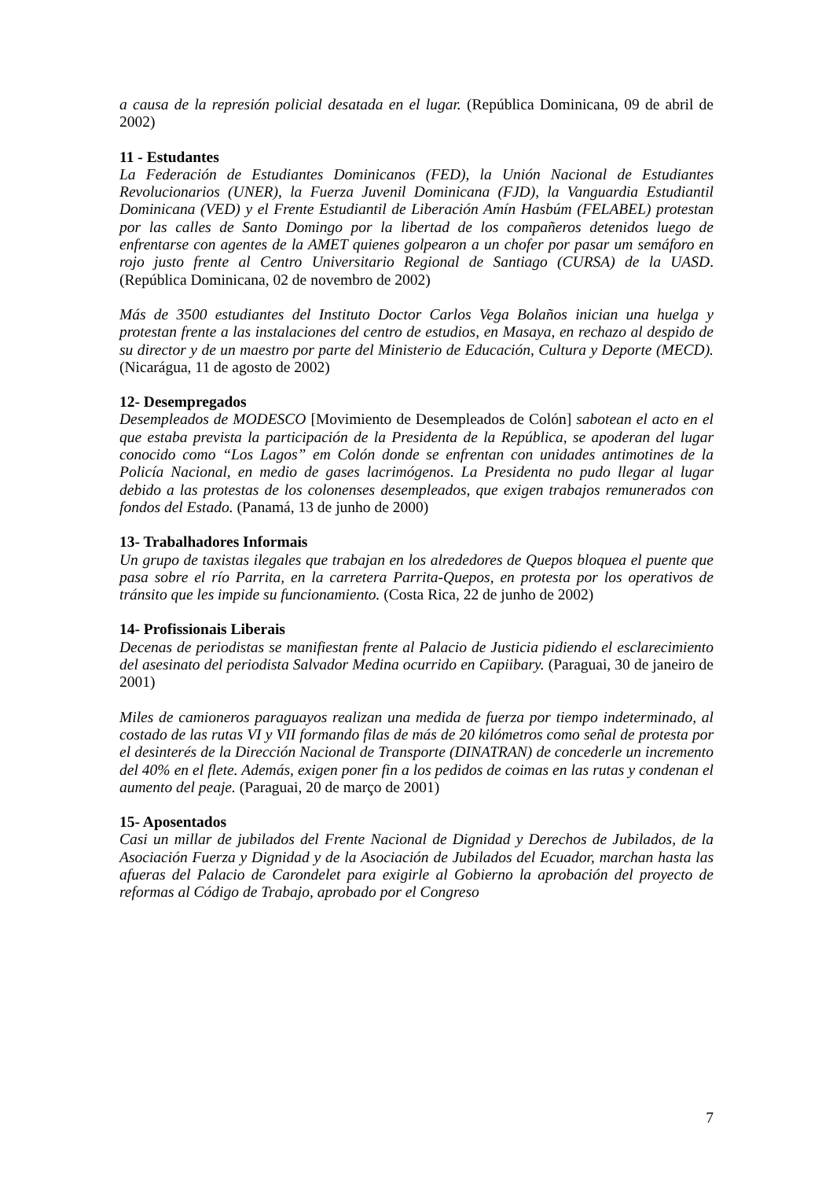a causa de la represión policial desatada en el lugar. (República Dominicana, 09 de abril de 2002)
11 - Estudantes
La Federación de Estudiantes Dominicanos (FED), la Unión Nacional de Estudiantes Revolucionarios (UNER), la Fuerza Juvenil Dominicana (FJD), la Vanguardia Estudiantil Dominicana (VED) y el Frente Estudiantil de Liberación Amín Hasbúm (FELABEL) protestan por las calles de Santo Domingo por la libertad de los compañeros detenidos luego de enfrentarse con agentes de la AMET quienes golpearon a un chofer por pasar um semáforo en rojo justo frente al Centro Universitario Regional de Santiago (CURSA) de la UASD. (República Dominicana, 02 de novembro de 2002)
Más de 3500 estudiantes del Instituto Doctor Carlos Vega Bolaños inician una huelga y protestan frente a las instalaciones del centro de estudios, en Masaya, en rechazo al despido de su director y de un maestro por parte del Ministerio de Educación, Cultura y Deporte (MECD). (Nicarágua, 11 de agosto de 2002)
12- Desempregados
Desempleados de MODESCO [Movimiento de Desempleados de Colón] sabotean el acto en el que estaba prevista la participación de la Presidenta de la República, se apoderan del lugar conocido como “Los Lagos” em Colón donde se enfrentan con unidades antimotines de la Policía Nacional, en medio de gases lacrimógenos. La Presidenta no pudo llegar al lugar debido a las protestas de los colonenses desempleados, que exigen trabajos remunerados con fondos del Estado. (Panamá, 13 de junho de 2000)
13- Trabalhadores Informais
Un grupo de taxistas ilegales que trabajan en los alrededores de Quepos bloquea el puente que pasa sobre el río Parrita, en la carretera Parrita-Quepos, en protesta por los operativos de tránsito que les impide su funcionamiento. (Costa Rica, 22 de junho de 2002)
14- Profissionais Liberais
Decenas de periodistas se manifiestan frente al Palacio de Justicia pidiendo el esclarecimiento del asesinato del periodista Salvador Medina ocurrido en Capiibary. (Paraguai, 30 de janeiro de 2001)
Miles de camioneros paraguayos realizan una medida de fuerza por tiempo indeterminado, al costado de las rutas VI y VII formando filas de más de 20 kilómetros como señal de protesta por el desinterés de la Dirección Nacional de Transporte (DINATRAN) de concederle un incremento del 40% en el flete. Además, exigen poner fin a los pedidos de coimas en las rutas y condenan el aumento del peaje. (Paraguai, 20 de março de 2001)
15- Aposentados
Casi un millar de jubilados del Frente Nacional de Dignidad y Derechos de Jubilados, de la Asociación Fuerza y Dignidad y de la Asociación de Jubilados del Ecuador, marchan hasta las afueras del Palacio de Carondelet para exigirle al Gobierno la aprobación del proyecto de reformas al Código de Trabajo, aprobado por el Congreso
7